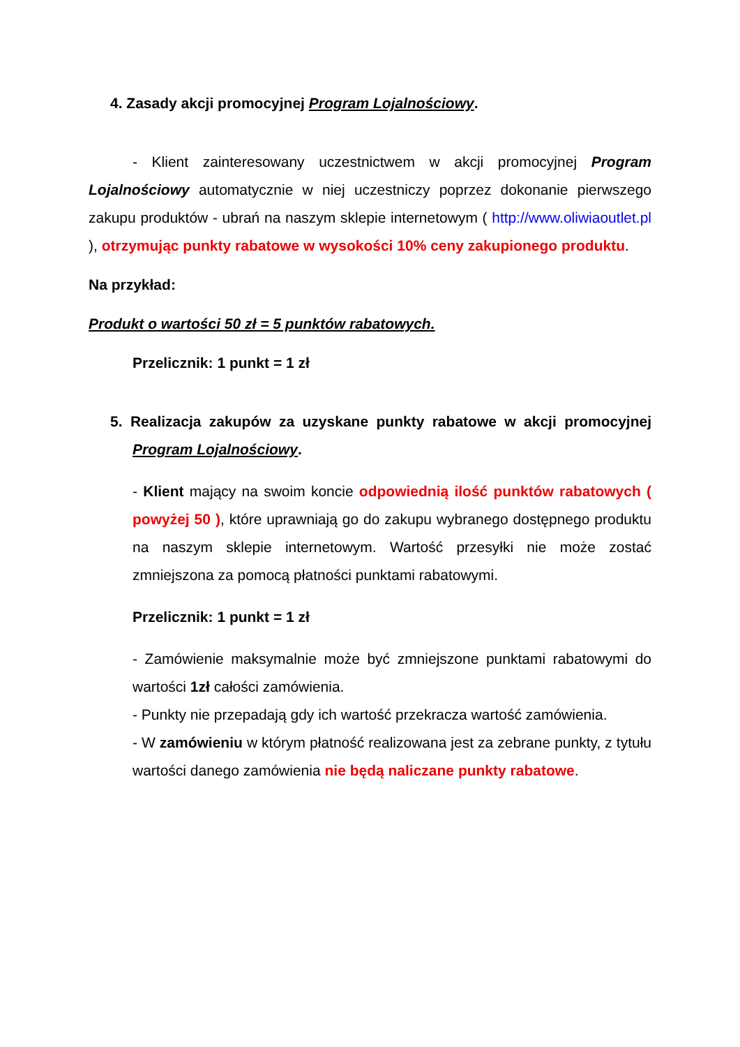4. Zasady akcji promocyjnej Program Lojalnościowy.
- Klient zainteresowany uczestnictwem w akcji promocyjnej Program Lojalnościowy automatycznie w niej uczestniczy poprzez dokonanie pierwszego zakupu produktów - ubrań na naszym sklepie internetowym ( http://www.oliwiaoutlet.pl ), otrzymując punkty rabatowe w wysokości 10% ceny zakupionego produktu.
Na przykład:
Produkt o wartości 50 zł = 5 punktów rabatowych.
Przelicznik: 1 punkt = 1 zł
5. Realizacja zakupów za uzyskane punkty rabatowe w akcji promocyjnej Program Lojalnościowy.
- Klient mający na swoim koncie odpowiednią ilość punktów rabatowych ( powyżej 50 ), które uprawniają go do zakupu wybranego dostępnego produktu na naszym sklepie internetowym. Wartość przesyłki nie może zostać zmniejszona za pomocą płatności punktami rabatowymi.
Przelicznik: 1 punkt = 1 zł
- Zamówienie maksymalnie może być zmniejszone punktami rabatowymi do wartości 1zł całości zamówienia.
- Punkty nie przepadają gdy ich wartość przekracza wartość zamówienia.
- W zamówieniu w którym płatność realizowana jest za zebrane punkty, z tytułu wartości danego zamówienia nie będą naliczane punkty rabatowe.